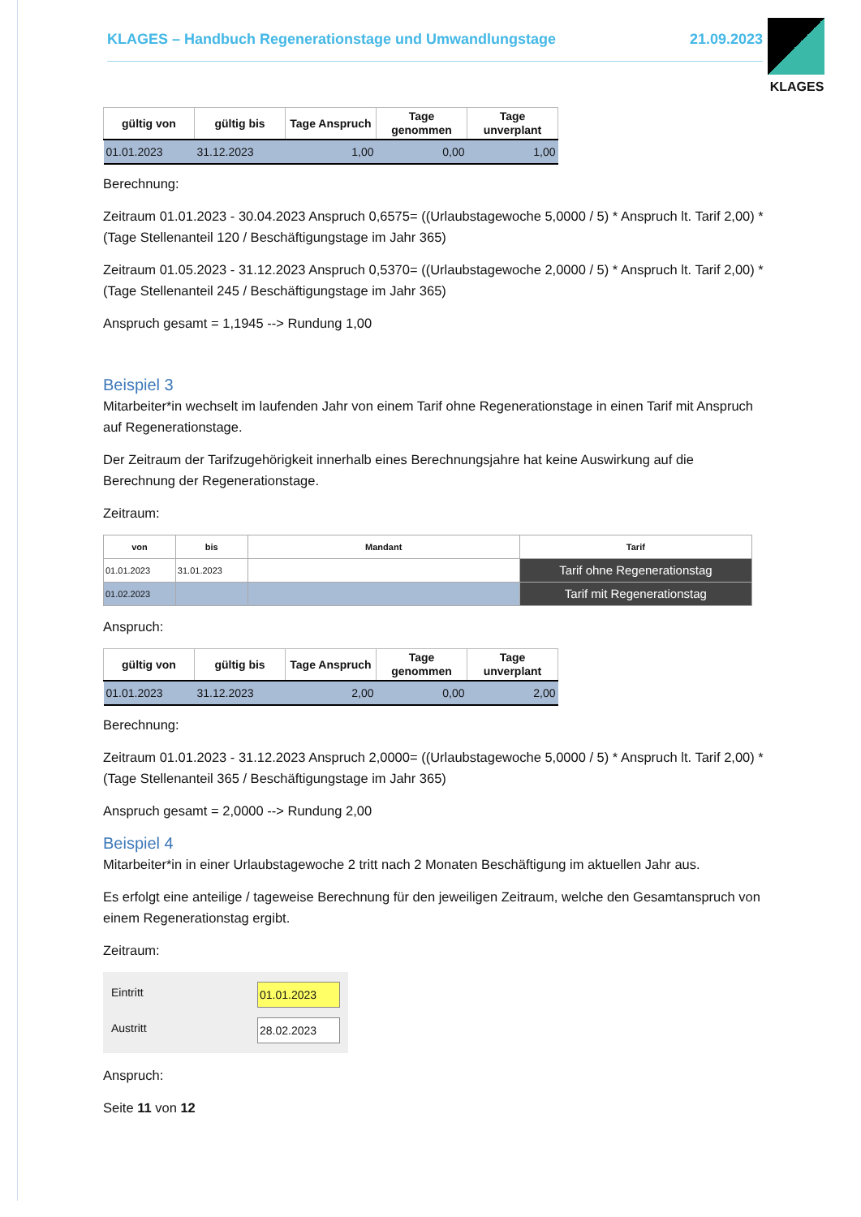KLAGES – Handbuch Regenerationstage und Umwandlungstage 21.09.2023
KLAGES
| gültig von | gültig bis | Tage Anspruch | Tage genommen | Tage unverplant |
| --- | --- | --- | --- | --- |
| 01.01.2023 | 31.12.2023 | 1,00 | 0,00 | 1,00 |
Berechnung:
Zeitraum 01.01.2023 - 30.04.2023 Anspruch 0,6575= ((Urlaubstagewoche 5,0000 / 5) * Anspruch lt. Tarif 2,00) * (Tage Stellenanteil 120 / Beschäftigungstage im Jahr 365)
Zeitraum 01.05.2023 - 31.12.2023 Anspruch 0,5370= ((Urlaubstagewoche 2,0000 / 5) * Anspruch lt. Tarif 2,00) * (Tage Stellenanteil 245 / Beschäftigungstage im Jahr 365)
Anspruch gesamt = 1,1945 --> Rundung 1,00
Beispiel 3
Mitarbeiter*in wechselt im laufenden Jahr von einem Tarif ohne Regenerationstage in einen Tarif mit Anspruch auf Regenerationstage.
Der Zeitraum der Tarifzugehörigkeit innerhalb eines Berechnungsjahre hat keine Auswirkung auf die Berechnung der Regenerationstage.
Zeitraum:
| von | bis | Mandant | Tarif |
| --- | --- | --- | --- |
| 01.01.2023 | 31.01.2023 | | Tarif ohne Regenerationstag |
| 01.02.2023 | | | Tarif mit Regenerationstag |
Anspruch:
| gültig von | gültig bis | Tage Anspruch | Tage genommen | Tage unverplant |
| --- | --- | --- | --- | --- |
| 01.01.2023 | 31.12.2023 | 2,00 | 0,00 | 2,00 |
Berechnung:
Zeitraum 01.01.2023 - 31.12.2023 Anspruch 2,0000= ((Urlaubstagewoche 5,0000 / 5) * Anspruch lt. Tarif 2,00) * (Tage Stellenanteil 365 / Beschäftigungstage im Jahr 365)
Anspruch gesamt = 2,0000 --> Rundung 2,00
Beispiel 4
Mitarbeiter*in in einer Urlaubstagewoche 2 tritt nach 2 Monaten Beschäftigung im aktuellen Jahr aus.
Es erfolgt eine anteilige / tageweise Berechnung für den jeweiligen Zeitraum, welche den Gesamtanspruch von einem Regenerationstag ergibt.
Zeitraum:
Eintritt 01.01.2023
Austritt 28.02.2023
Anspruch:
Seite 11 von 12